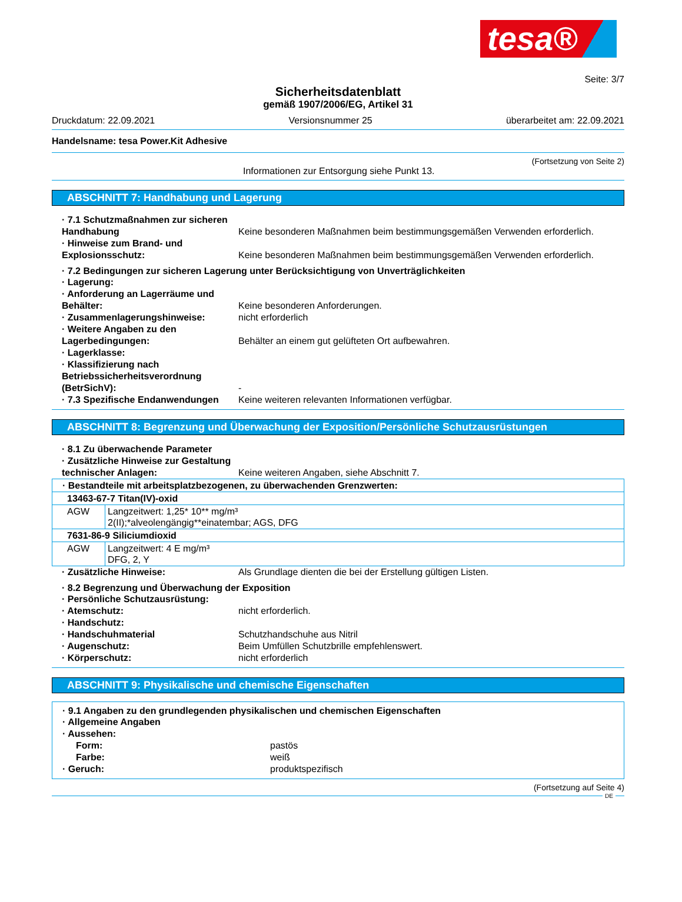tesa®
Seite: 3/7
Sicherheitsdatenblatt
gemäß 1907/2006/EG, Artikel 31
Druckdatum: 22.09.2021 Versionsnummer 25 überarbeitet am: 22.09.2021
Handelsname: tesa Power.Kit Adhesive
(Fortsetzung von Seite 2)
Informationen zur Entsorgung siehe Punkt 13.
ABSCHNITT 7: Handhabung und Lagerung
· 7.1 Schutzmaßnahmen zur sicheren Handhabung
Keine besonderen Maßnahmen beim bestimmungsgemäßen Verwenden erforderlich.
· Hinweise zum Brand- und Explosionsschutz:
Keine besonderen Maßnahmen beim bestimmungsgemäßen Verwenden erforderlich.
· 7.2 Bedingungen zur sicheren Lagerung unter Berücksichtigung von Unverträglichkeiten
· Lagerung:
· Anforderung an Lagerräume und Behälter:
Keine besonderen Anforderungen.
· Zusammenlagerungshinweise: nicht erforderlich
· Weitere Angaben zu den Lagerbedingungen:
Behälter an einem gut gelüfteten Ort aufbewahren.
· Lagerklasse:
· Klassifizierung nach Betriebssicherheitsverordnung (BetrSichV):
-
· 7.3 Spezifische Endanwendungen
Keine weiteren relevanten Informationen verfügbar.
ABSCHNITT 8: Begrenzung und Überwachung der Exposition/Persönliche Schutzausrüstungen
· 8.1 Zu überwachende Parameter
· Zusätzliche Hinweise zur Gestaltung technischer Anlagen:
Keine weiteren Angaben, siehe Abschnitt 7.
| · Bestandteile mit arbeitsplatzbezogenen, zu überwachenden Grenzwerten: | |
| 13463-67-7 Titan(IV)-oxid | |
| AGW | Langzeitwert: 1,25* 10** mg/m³ 2(II);*alveolengängig**einatembar; AGS, DFG |
| 7631-86-9 Siliciumdioxid | |
| AGW | Langzeitwert: 4 E mg/m³ DFG, 2, Y |
· Zusätzliche Hinweise: Als Grundlage dienten die bei der Erstellung gültigen Listen.
· 8.2 Begrenzung und Überwachung der Exposition
· Persönliche Schutzausrüstung:
· Atemschutz: nicht erforderlich.
· Handschutz:
· Handschuhmaterial Schutzhandschuhe aus Nitril
· Augenschutz: Beim Umfüllen Schutzbrille empfehlenswert.
· Körperschutz: nicht erforderlich
ABSCHNITT 9: Physikalische und chemische Eigenschaften
· 9.1 Angaben zu den grundlegenden physikalischen und chemischen Eigenschaften
· Allgemeine Angaben
· Aussehen:
Form: pastös
Farbe: weiß
· Geruch: produktspezifisch
(Fortsetzung auf Seite 4)
DE